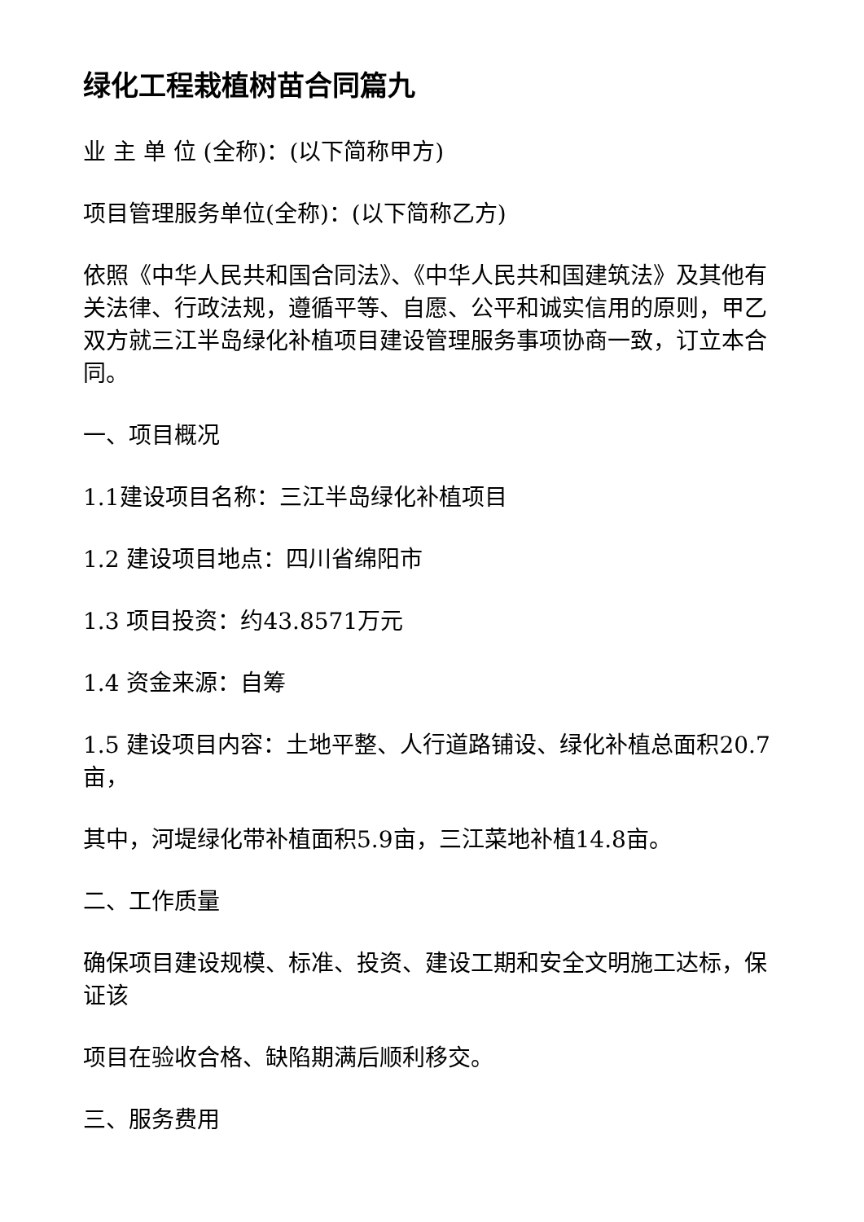绿化工程栽植树苗合同篇九
业 主 单 位 (全称)：(以下简称甲方)
项目管理服务单位(全称)：(以下简称乙方)
依照《中华人民共和国合同法》、《中华人民共和国建筑法》及其他有关法律、行政法规，遵循平等、自愿、公平和诚实信用的原则，甲乙双方就三江半岛绿化补植项目建设管理服务事项协商一致，订立本合同。
一、项目概况
1.1建设项目名称：三江半岛绿化补植项目
1.2 建设项目地点：四川省绵阳市
1.3 项目投资：约43.8571万元
1.4 资金来源：自筹
1.5 建设项目内容：土地平整、人行道路铺设、绿化补植总面积20.7亩，
其中，河堤绿化带补植面积5.9亩，三江菜地补植14.8亩。
二、工作质量
确保项目建设规模、标准、投资、建设工期和安全文明施工达标，保证该
项目在验收合格、缺陷期满后顺利移交。
三、服务费用